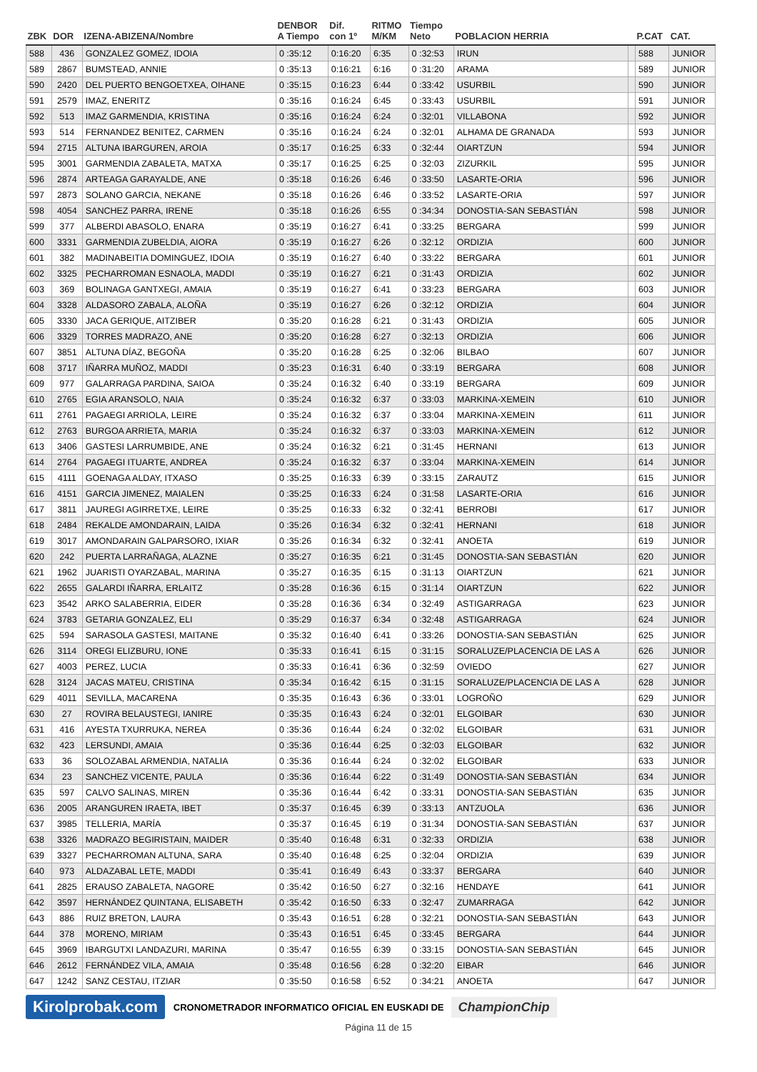| ZBK | DOR | IZENA-ABIZENA/Nombre | DENBOR A Tiempo | Dif. con 1º | RITMO M/KM | Tiempo Neto | POBLACION HERRIA | | P.CAT | CAT. |
| --- | --- | --- | --- | --- | --- | --- | --- | --- | --- | --- |
| 588 | 436 | GONZALEZ GOMEZ, IDOIA | 0 :35:12 | 0:16:20 | 6:35 | 0 :32:53 | IRUN | | 588 | JUNIOR |
| 589 | 2867 | BUMSTEAD, ANNIE | 0 :35:13 | 0:16:21 | 6:16 | 0 :31:20 | ARAMA | | 589 | JUNIOR |
| 590 | 2420 | DEL PUERTO BENGOETXEA, OIHANE | 0 :35:15 | 0:16:23 | 6:44 | 0 :33:42 | USURBIL | | 590 | JUNIOR |
| 591 | 2579 | IMAZ, ENERITZ | 0 :35:16 | 0:16:24 | 6:45 | 0 :33:43 | USURBIL | | 591 | JUNIOR |
| 592 | 513 | IMAZ GARMENDIA, KRISTINA | 0 :35:16 | 0:16:24 | 6:24 | 0 :32:01 | VILLABONA | | 592 | JUNIOR |
| 593 | 514 | FERNANDEZ BENITEZ, CARMEN | 0 :35:16 | 0:16:24 | 6:24 | 0 :32:01 | ALHAMA DE GRANADA | | 593 | JUNIOR |
| 594 | 2715 | ALTUNA IBARGUREN, AROIA | 0 :35:17 | 0:16:25 | 6:33 | 0 :32:44 | OIARTZUN | | 594 | JUNIOR |
| 595 | 3001 | GARMENDIA ZABALETA, MATXA | 0 :35:17 | 0:16:25 | 6:25 | 0 :32:03 | ZIZURKIL | | 595 | JUNIOR |
| 596 | 2874 | ARTEAGA GARAYALDE, ANE | 0 :35:18 | 0:16:26 | 6:46 | 0 :33:50 | LASARTE-ORIA | | 596 | JUNIOR |
| 597 | 2873 | SOLANO GARCIA, NEKANE | 0 :35:18 | 0:16:26 | 6:46 | 0 :33:52 | LASARTE-ORIA | | 597 | JUNIOR |
| 598 | 4054 | SANCHEZ PARRA, IRENE | 0 :35:18 | 0:16:26 | 6:55 | 0 :34:34 | DONOSTIA-SAN SEBASTIÁN | | 598 | JUNIOR |
| 599 | 377 | ALBERDI ABASOLO, ENARA | 0 :35:19 | 0:16:27 | 6:41 | 0 :33:25 | BERGARA | | 599 | JUNIOR |
| 600 | 3331 | GARMENDIA ZUBELDIA, AIORA | 0 :35:19 | 0:16:27 | 6:26 | 0 :32:12 | ORDIZIA | | 600 | JUNIOR |
| 601 | 382 | MADINABEITIA DOMINGUEZ, IDOIA | 0 :35:19 | 0:16:27 | 6:40 | 0 :33:22 | BERGARA | | 601 | JUNIOR |
| 602 | 3325 | PECHARROMAN ESNAOLA, MADDI | 0 :35:19 | 0:16:27 | 6:21 | 0 :31:43 | ORDIZIA | | 602 | JUNIOR |
| 603 | 369 | BOLINAGA GANTXEGI, AMAIA | 0 :35:19 | 0:16:27 | 6:41 | 0 :33:23 | BERGARA | | 603 | JUNIOR |
| 604 | 3328 | ALDASORO ZABALA, ALOÑA | 0 :35:19 | 0:16:27 | 6:26 | 0 :32:12 | ORDIZIA | | 604 | JUNIOR |
| 605 | 3330 | JACA GERIQUE, AITZIBER | 0 :35:20 | 0:16:28 | 6:21 | 0 :31:43 | ORDIZIA | | 605 | JUNIOR |
| 606 | 3329 | TORRES MADRAZO, ANE | 0 :35:20 | 0:16:28 | 6:27 | 0 :32:13 | ORDIZIA | | 606 | JUNIOR |
| 607 | 3851 | ALTUNA DÍAZ, BEGOÑA | 0 :35:20 | 0:16:28 | 6:25 | 0 :32:06 | BILBAO | | 607 | JUNIOR |
| 608 | 3717 | IÑARRA MUÑOZ, MADDI | 0 :35:23 | 0:16:31 | 6:40 | 0 :33:19 | BERGARA | | 608 | JUNIOR |
| 609 | 977 | GALARRAGA PARDINA, SAIOA | 0 :35:24 | 0:16:32 | 6:40 | 0 :33:19 | BERGARA | | 609 | JUNIOR |
| 610 | 2765 | EGIA ARANSOLO, NAIA | 0 :35:24 | 0:16:32 | 6:37 | 0 :33:03 | MARKINA-XEMEIN | | 610 | JUNIOR |
| 611 | 2761 | PAGAEGI ARRIOLA, LEIRE | 0 :35:24 | 0:16:32 | 6:37 | 0 :33:04 | MARKINA-XEMEIN | | 611 | JUNIOR |
| 612 | 2763 | BURGOA ARRIETA, MARIA | 0 :35:24 | 0:16:32 | 6:37 | 0 :33:03 | MARKINA-XEMEIN | | 612 | JUNIOR |
| 613 | 3406 | GASTESI LARRUMBIDE, ANE | 0 :35:24 | 0:16:32 | 6:21 | 0 :31:45 | HERNANI | | 613 | JUNIOR |
| 614 | 2764 | PAGAEGI ITUARTE, ANDREA | 0 :35:24 | 0:16:32 | 6:37 | 0 :33:04 | MARKINA-XEMEIN | | 614 | JUNIOR |
| 615 | 4111 | GOENAGA ALDAY, ITXASO | 0 :35:25 | 0:16:33 | 6:39 | 0 :33:15 | ZARAUTZ | | 615 | JUNIOR |
| 616 | 4151 | GARCIA JIMENEZ, MAIALEN | 0 :35:25 | 0:16:33 | 6:24 | 0 :31:58 | LASARTE-ORIA | | 616 | JUNIOR |
| 617 | 3811 | JAUREGI AGIRRETXE, LEIRE | 0 :35:25 | 0:16:33 | 6:32 | 0 :32:41 | BERROBI | | 617 | JUNIOR |
| 618 | 2484 | REKALDE AMONDARAIN, LAIDA | 0 :35:26 | 0:16:34 | 6:32 | 0 :32:41 | HERNANI | | 618 | JUNIOR |
| 619 | 3017 | AMONDARAIN GALPARSORO, IXIAR | 0 :35:26 | 0:16:34 | 6:32 | 0 :32:41 | ANOETA | | 619 | JUNIOR |
| 620 | 242 | PUERTA LARRAÑAGA, ALAZNE | 0 :35:27 | 0:16:35 | 6:21 | 0 :31:45 | DONOSTIA-SAN SEBASTIÁN | | 620 | JUNIOR |
| 621 | 1962 | JUARISTI OYARZABAL, MARINA | 0 :35:27 | 0:16:35 | 6:15 | 0 :31:13 | OIARTZUN | | 621 | JUNIOR |
| 622 | 2655 | GALARDI IÑARRA, ERLAITZ | 0 :35:28 | 0:16:36 | 6:15 | 0 :31:14 | OIARTZUN | | 622 | JUNIOR |
| 623 | 3542 | ARKO SALABERRIA, EIDER | 0 :35:28 | 0:16:36 | 6:34 | 0 :32:49 | ASTIGARRAGA | | 623 | JUNIOR |
| 624 | 3783 | GETARIA GONZALEZ, ELI | 0 :35:29 | 0:16:37 | 6:34 | 0 :32:48 | ASTIGARRAGA | | 624 | JUNIOR |
| 625 | 594 | SARASOLA GASTESI, MAITANE | 0 :35:32 | 0:16:40 | 6:41 | 0 :33:26 | DONOSTIA-SAN SEBASTIÁN | | 625 | JUNIOR |
| 626 | 3114 | OREGI ELIZBURU, IONE | 0 :35:33 | 0:16:41 | 6:15 | 0 :31:15 | SORALUZE/PLACENCIA DE LAS A | | 626 | JUNIOR |
| 627 | 4003 | PEREZ, LUCIA | 0 :35:33 | 0:16:41 | 6:36 | 0 :32:59 | OVIEDO | | 627 | JUNIOR |
| 628 | 3124 | JACAS MATEU, CRISTINA | 0 :35:34 | 0:16:42 | 6:15 | 0 :31:15 | SORALUZE/PLACENCIA DE LAS A | | 628 | JUNIOR |
| 629 | 4011 | SEVILLA, MACARENA | 0 :35:35 | 0:16:43 | 6:36 | 0 :33:01 | LOGROÑO | | 629 | JUNIOR |
| 630 | 27 | ROVIRA BELAUSTEGI, IANIRE | 0 :35:35 | 0:16:43 | 6:24 | 0 :32:01 | ELGOIBAR | | 630 | JUNIOR |
| 631 | 416 | AYESTA TXURRUKA, NEREA | 0 :35:36 | 0:16:44 | 6:24 | 0 :32:02 | ELGOIBAR | | 631 | JUNIOR |
| 632 | 423 | LERSUNDI, AMAIA | 0 :35:36 | 0:16:44 | 6:25 | 0 :32:03 | ELGOIBAR | | 632 | JUNIOR |
| 633 | 36 | SOLOZABAL ARMENDIA, NATALIA | 0 :35:36 | 0:16:44 | 6:24 | 0 :32:02 | ELGOIBAR | | 633 | JUNIOR |
| 634 | 23 | SANCHEZ VICENTE, PAULA | 0 :35:36 | 0:16:44 | 6:22 | 0 :31:49 | DONOSTIA-SAN SEBASTIÁN | | 634 | JUNIOR |
| 635 | 597 | CALVO SALINAS, MIREN | 0 :35:36 | 0:16:44 | 6:42 | 0 :33:31 | DONOSTIA-SAN SEBASTIÁN | | 635 | JUNIOR |
| 636 | 2005 | ARANGUREN IRAETA, IBET | 0 :35:37 | 0:16:45 | 6:39 | 0 :33:13 | ANTZUOLA | | 636 | JUNIOR |
| 637 | 3985 | TELLERIA, MARÍA | 0 :35:37 | 0:16:45 | 6:19 | 0 :31:34 | DONOSTIA-SAN SEBASTIÁN | | 637 | JUNIOR |
| 638 | 3326 | MADRAZO BEGIRISTAIN, MAIDER | 0 :35:40 | 0:16:48 | 6:31 | 0 :32:33 | ORDIZIA | | 638 | JUNIOR |
| 639 | 3327 | PECHARROMAN ALTUNA, SARA | 0 :35:40 | 0:16:48 | 6:25 | 0 :32:04 | ORDIZIA | | 639 | JUNIOR |
| 640 | 973 | ALDAZABAL LETE, MADDI | 0 :35:41 | 0:16:49 | 6:43 | 0 :33:37 | BERGARA | | 640 | JUNIOR |
| 641 | 2825 | ERAUSO ZABALETA, NAGORE | 0 :35:42 | 0:16:50 | 6:27 | 0 :32:16 | HENDAYE | | 641 | JUNIOR |
| 642 | 3597 | HERNÁNDEZ QUINTANA, ELISABETH | 0 :35:42 | 0:16:50 | 6:33 | 0 :32:47 | ZUMARRAGA | | 642 | JUNIOR |
| 643 | 886 | RUIZ BRETON, LAURA | 0 :35:43 | 0:16:51 | 6:28 | 0 :32:21 | DONOSTIA-SAN SEBASTIÁN | | 643 | JUNIOR |
| 644 | 378 | MORENO, MIRIAM | 0 :35:43 | 0:16:51 | 6:45 | 0 :33:45 | BERGARA | | 644 | JUNIOR |
| 645 | 3969 | IBARGUTXI LANDAZURI, MARINA | 0 :35:47 | 0:16:55 | 6:39 | 0 :33:15 | DONOSTIA-SAN SEBASTIÁN | | 645 | JUNIOR |
| 646 | 2612 | FERNÁNDEZ VILA, AMAIA | 0 :35:48 | 0:16:56 | 6:28 | 0 :32:20 | EIBAR | | 646 | JUNIOR |
| 647 | 1242 | SANZ CESTAU, ITZIAR | 0 :35:50 | 0:16:58 | 6:52 | 0 :34:21 | ANOETA | | 647 | JUNIOR |
Kirolprobak.com CRONOMETRADOR INFORMATICO OFICIAL EN EUSKADI DE ChampionChip
Página 11 de 15